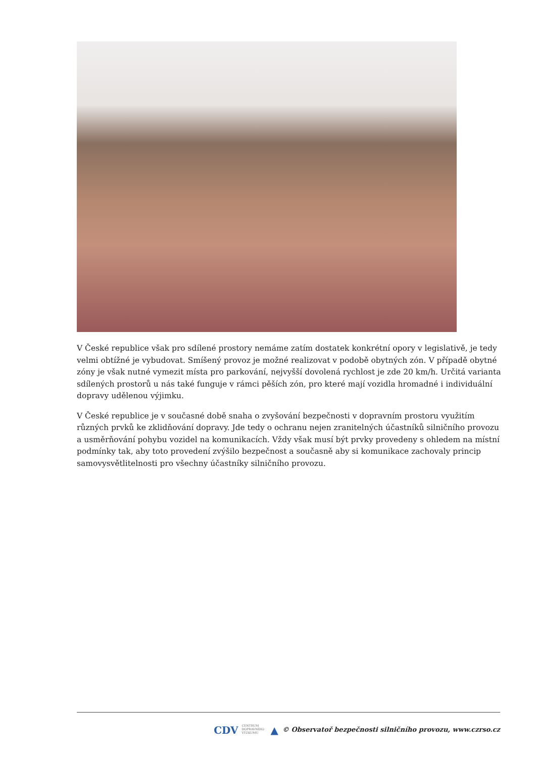V České republice však pro sdílené prostory nemáme zatím dostatek konkrétní opory v legislativě, je tedy velmi obtížné je vybudovat. Smíšený provoz je možné realizovat v podobě obytných zón. V případě obytné zóny je však nutné vymezit místa pro parkování, nejvyšší dovolená rychlost je zde 20 km/h. Určitá varianta sdílených prostorů u nás také funguje v rámci pěších zón, pro které mají vozidla hromadné i individuální dopravy udělenou výjimku.
V České republice je v současné době snaha o zvyšování bezpečnosti v dopravním prostoru využitím různých prvků ke zklidňování dopravy. Jde tedy o ochranu nejen zranitelných účastníků silničního provozu a usměrňování pohybu vozidel na komunikacích. Vždy však musí být prvky provedeny s ohledem na místní podmínky tak, aby toto provedení zvýšilo bezpečnost a současně aby si komunikace zachovaly princip samovysvětlitelnosti pro všechny účastníky silničního provozu.
CDV CENTRUM
DOPRAVNÍHO
VÝZKUMU ▲ © Observatoř bezpečnosti silničního provozu, www.czrso.cz